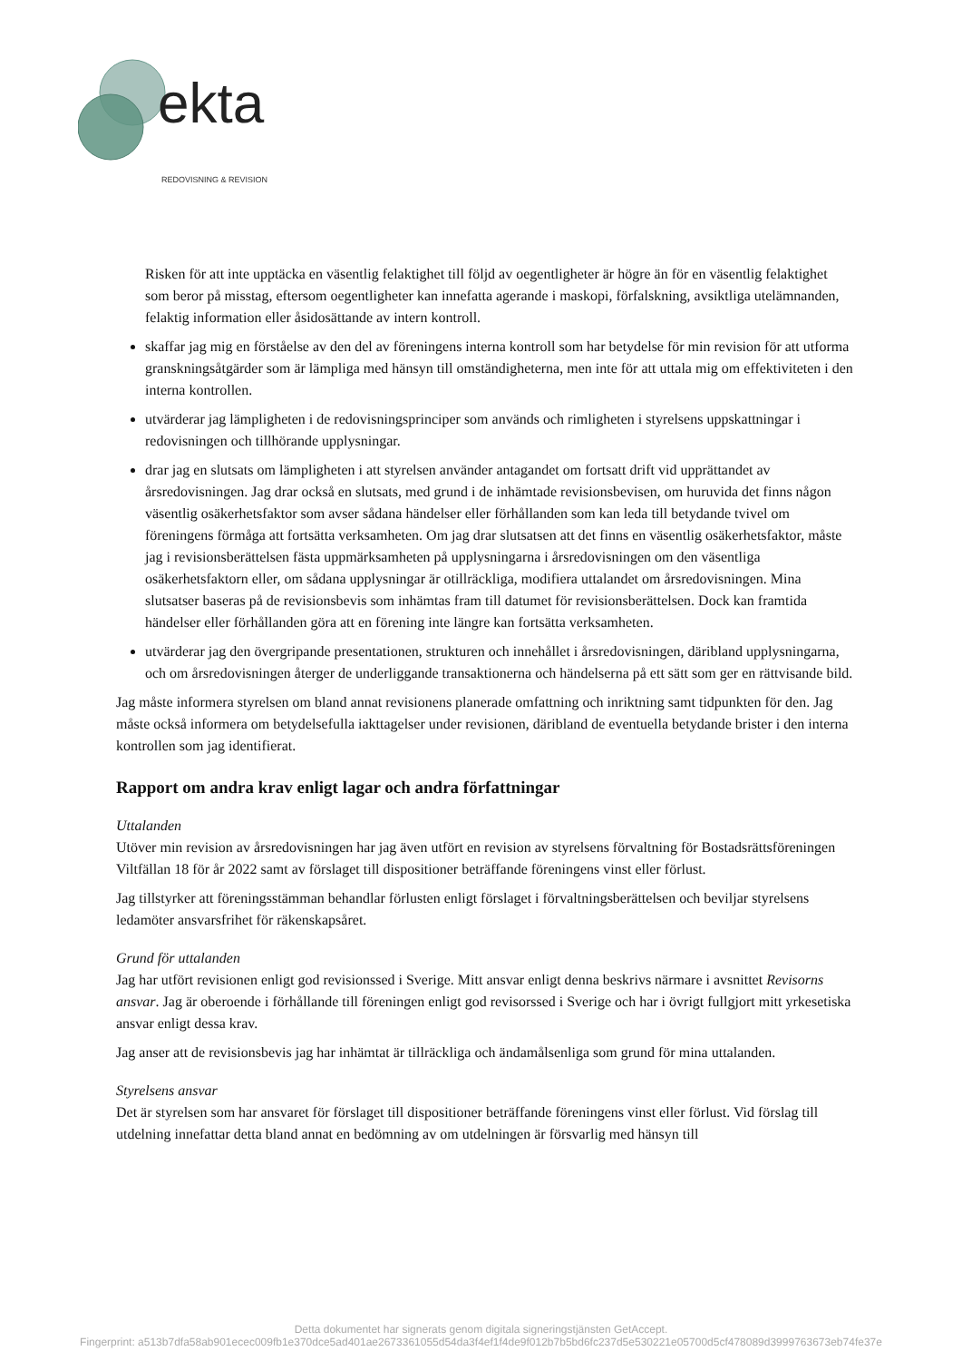ekta
REDOVISNING & REVISION
Risken för att inte upptäcka en väsentlig felaktighet till följd av oegentligheter är högre än för en väsentlig felaktighet som beror på misstag, eftersom oegentligheter kan innefatta agerande i maskopi, förfalskning, avsiktliga utelämnanden, felaktig information eller åsidosättande av intern kontroll.
skaffar jag mig en förståelse av den del av föreningens interna kontroll som har betydelse för min revision för att utforma granskningsåtgärder som är lämpliga med hänsyn till omständigheterna, men inte för att uttala mig om effektiviteten i den interna kontrollen.
utvärderar jag lämpligheten i de redovisningsprinciper som används och rimligheten i styrelsens uppskattningar i redovisningen och tillhörande upplysningar.
drar jag en slutsats om lämpligheten i att styrelsen använder antagandet om fortsatt drift vid upprättandet av årsredovisningen. Jag drar också en slutsats, med grund i de inhämtade revisionsbevisen, om huruvida det finns någon väsentlig osäkerhetsfaktor som avser sådana händelser eller förhållanden som kan leda till betydande tvivel om föreningens förmåga att fortsätta verksamheten. Om jag drar slutsatsen att det finns en väsentlig osäkerhetsfaktor, måste jag i revisionsberättelsen fästa uppmärksamheten på upplysningarna i årsredovisningen om den väsentliga osäkerhetsfaktorn eller, om sådana upplysningar är otillräckliga, modifiera uttalandet om årsredovisningen. Mina slutsatser baseras på de revisionsbevis som inhämtas fram till datumet för revisionsberättelsen. Dock kan framtida händelser eller förhållanden göra att en förening inte längre kan fortsätta verksamheten.
utvärderar jag den övergripande presentationen, strukturen och innehållet i årsredovisningen, däribland upplysningarna, och om årsredovisningen återger de underliggande transaktionerna och händelserna på ett sätt som ger en rättvisande bild.
Jag måste informera styrelsen om bland annat revisionens planerade omfattning och inriktning samt tidpunkten för den. Jag måste också informera om betydelsefulla iakttagelser under revisionen, däribland de eventuella betydande brister i den interna kontrollen som jag identifierat.
Rapport om andra krav enligt lagar och andra författningar
Uttalanden
Utöver min revision av årsredovisningen har jag även utfört en revision av styrelsens förvaltning för Bostadsrättsföreningen Viltfällan 18 för år 2022 samt av förslaget till dispositioner beträffande föreningens vinst eller förlust.
Jag tillstyrker att föreningsstämman behandlar förlusten enligt förslaget i förvaltningsberättelsen och beviljar styrelsens ledamöter ansvarsfrihet för räkenskapsåret.
Grund för uttalanden
Jag har utfört revisionen enligt god revisionssed i Sverige. Mitt ansvar enligt denna beskrivs närmare i avsnittet Revisorns ansvar. Jag är oberoende i förhållande till föreningen enligt god revisorssed i Sverige och har i övrigt fullgjort mitt yrkesetiska ansvar enligt dessa krav.
Jag anser att de revisionsbevis jag har inhämtat är tillräckliga och ändamålsenliga som grund för mina uttalanden.
Styrelsens ansvar
Det är styrelsen som har ansvaret för förslaget till dispositioner beträffande föreningens vinst eller förlust. Vid förslag till utdelning innefattar detta bland annat en bedömning av om utdelningen är försvarlig med hänsyn till
Detta dokumentet har signerats genom digitala signeringstjänsten GetAccept.
Fingerprint: a513b7dfa58ab901ecec009fb1e370dce5ad401ae2673361055d54da3f4ef1f4de9f012b7b5bd6fc237d5e530221e05700d5cf478089d3999763673eb74fe37e